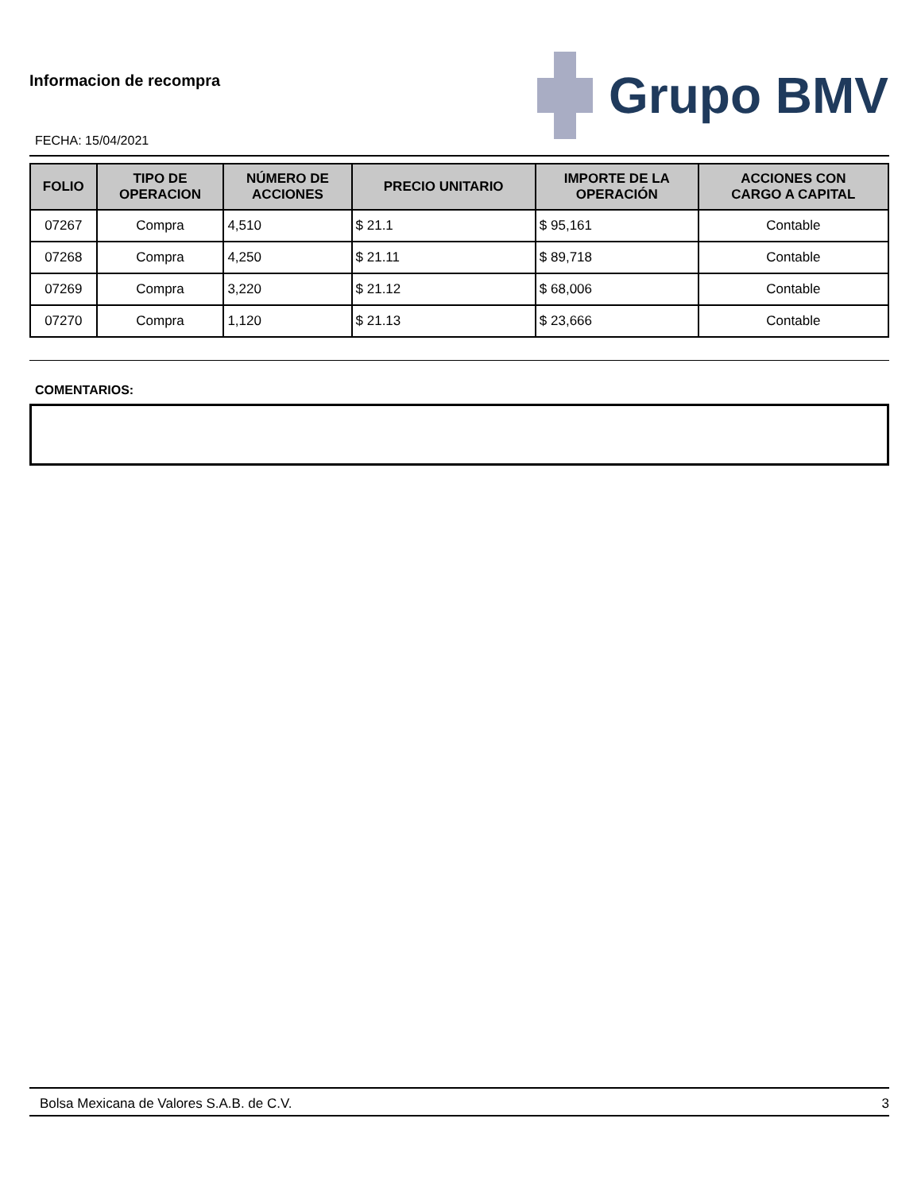Informacion de recompra
FECHA: 15/04/2021
Grupo BMV
| FOLIO | TIPO DE OPERACION | NÚMERO DE ACCIONES | PRECIO UNITARIO | IMPORTE DE LA OPERACIÓN | ACCIONES CON CARGO A CAPITAL |
| --- | --- | --- | --- | --- | --- |
| 07267 | Compra | 4,510 | $ 21.1 | $ 95,161 | Contable |
| 07268 | Compra | 4,250 | $ 21.11 | $ 89,718 | Contable |
| 07269 | Compra | 3,220 | $ 21.12 | $ 68,006 | Contable |
| 07270 | Compra | 1,120 | $ 21.13 | $ 23,666 | Contable |
COMENTARIOS:
Bolsa Mexicana de Valores S.A.B. de C.V. 3